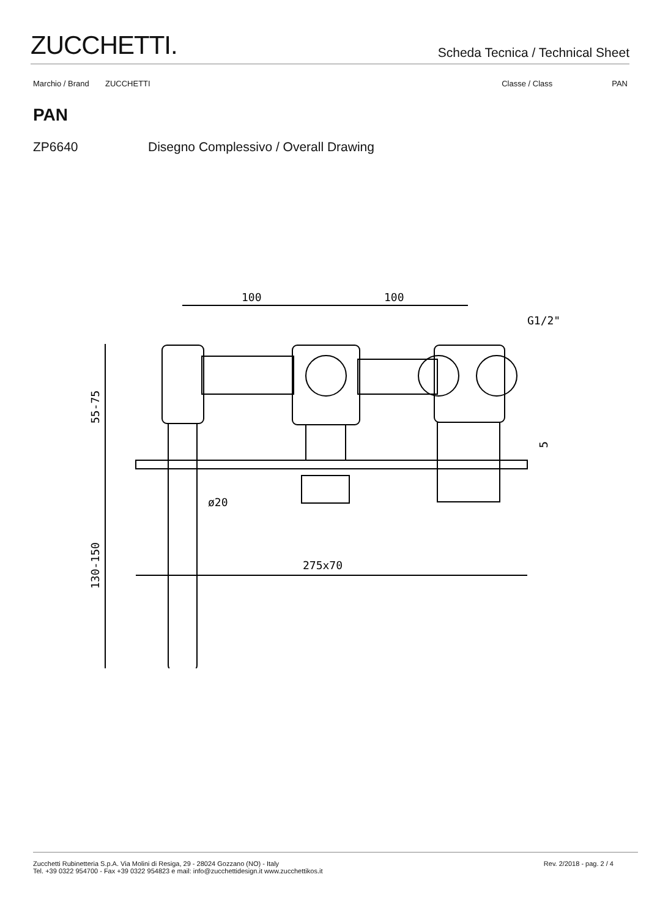ZUCCHETTI.
Scheda Tecnica / Technical Sheet
Marchio / Brand ZUCCHETTI Classe / Class PAN
PAN
ZP6640 Disegno Complessivo / Overall Drawing
100
100
G1/2"
275x70
ø20
55-75
130-150
5
Zucchetti Rubinetteria S.p.A. Via Molini di Resiga, 29 - 28024 Gozzano (NO) - Italy
Tel. +39 0322 954700 - Fax +39 0322 954823 e mail: info@zucchettidesign.it www.zucchettikos.it
Rev. 2/2018 - pag. 2 / 4